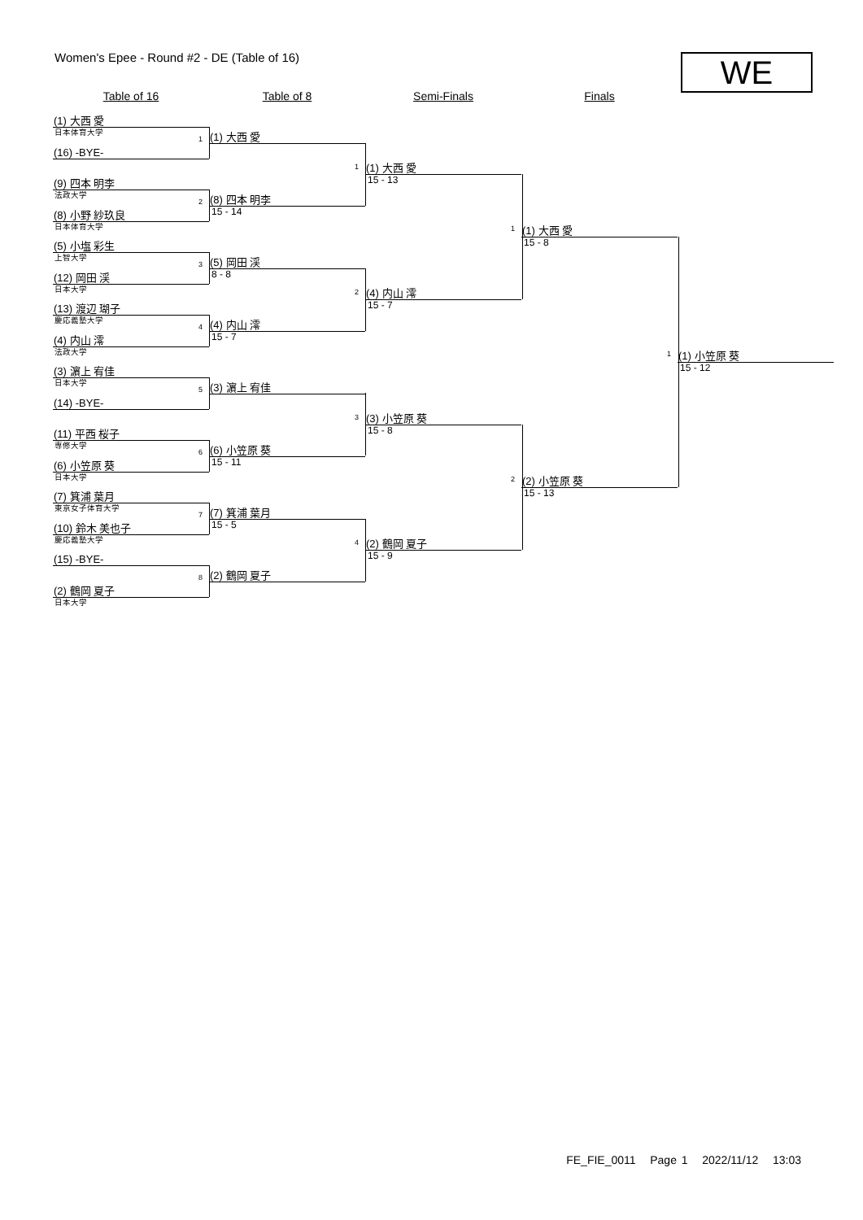Women's Epee - Round #2 - DE (Table of 16)
WE
Table of 16 Table of 8 Semi-Finals Finals
(1) 大西 愛
日本体育大学 1
(16) -BYE-
(9) 四本 明李
法政大学 2
(8) 小野 紗玖良
日本体育大学
(5) 小塩 彩生
上智大学 3
(12) 岡田 渓
日本大学
(13) 渡辺 瑚子
慶応義塾大学 4
(4) 内山 澪
法政大学
(3) 濵上 宥佳
日本大学 5
(14) -BYE-
(11) 平西 桜子
専修大学 6
(6) 小笠原 葵
日本大学
(7) 箕浦 葉月
東京女子体育大学 7
(10) 鈴木 美也子
慶応義塾大学
(15) -BYE-
8
(2) 鶴岡 夏子
日本大学
(1) 大西 愛
1
(8) 四本 明李
15 - 14
(5) 岡田 渓
8 - 8 2
(4) 内山 澪
15 - 7
(3) 濵上 宥佳
3
(6) 小笠原 葵
15 - 11
(7) 箕浦 葉月
15 - 5 4
(2) 鶴岡 夏子
(1) 大西 愛
15 - 13 1
(4) 内山 澪
15 - 7
(3) 小笠原 葵
15 - 8 2
(2) 鶴岡 夏子
15 - 9
(1) 大西 愛
15 - 8 1
(2) 小笠原 葵
15 - 13
(1) 小笠原 葵
15 - 12
FE_FIE_0011 Page 1 2022/11/12 13:03